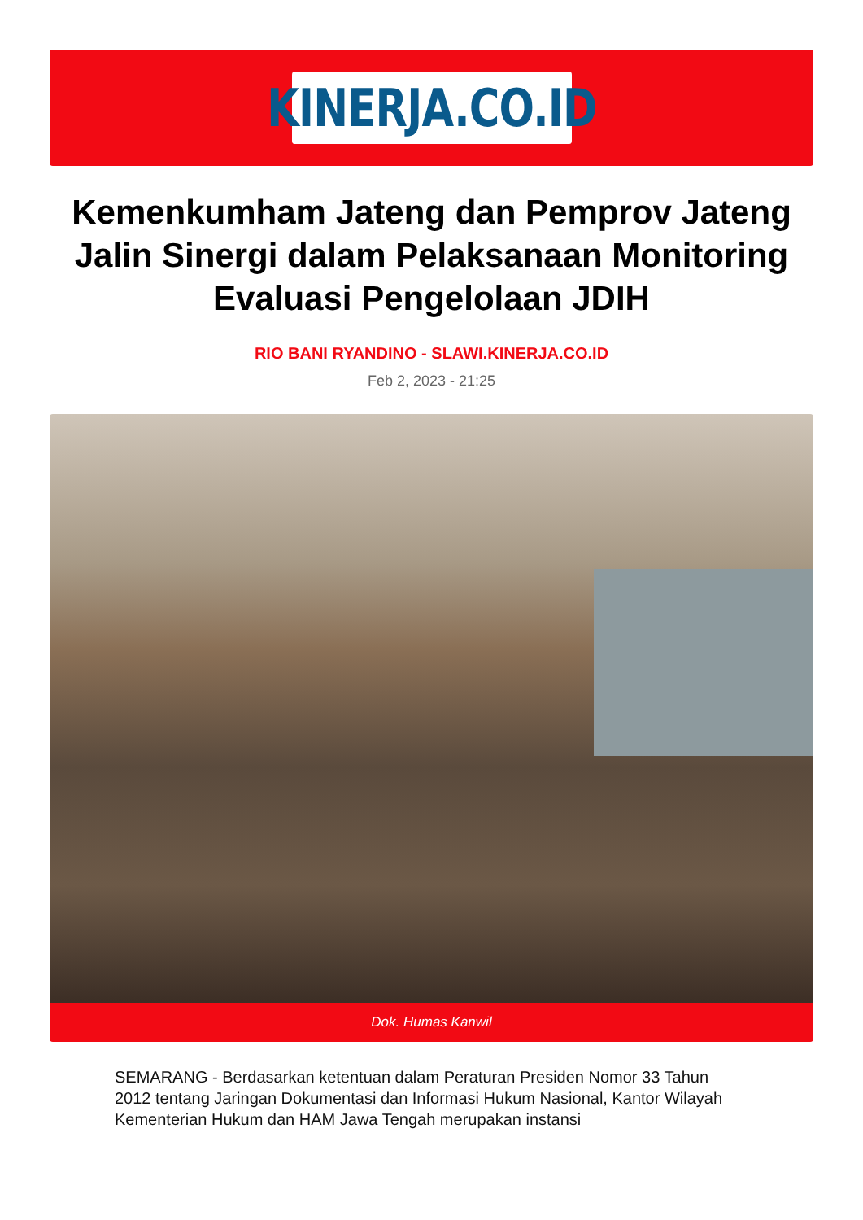KINERJA.CO.ID
Kemenkumham Jateng dan Pemprov Jateng Jalin Sinergi dalam Pelaksanaan Monitoring Evaluasi Pengelolaan JDIH
RIO BANI RYANDINO - SLAWI.KINERJA.CO.ID
Feb 2, 2023 - 21:25
Dok. Humas Kanwil
SEMARANG - Berdasarkan ketentuan dalam Peraturan Presiden Nomor 33 Tahun 2012 tentang Jaringan Dokumentasi dan Informasi Hukum Nasional, Kantor Wilayah Kementerian Hukum dan HAM Jawa Tengah merupakan instansi